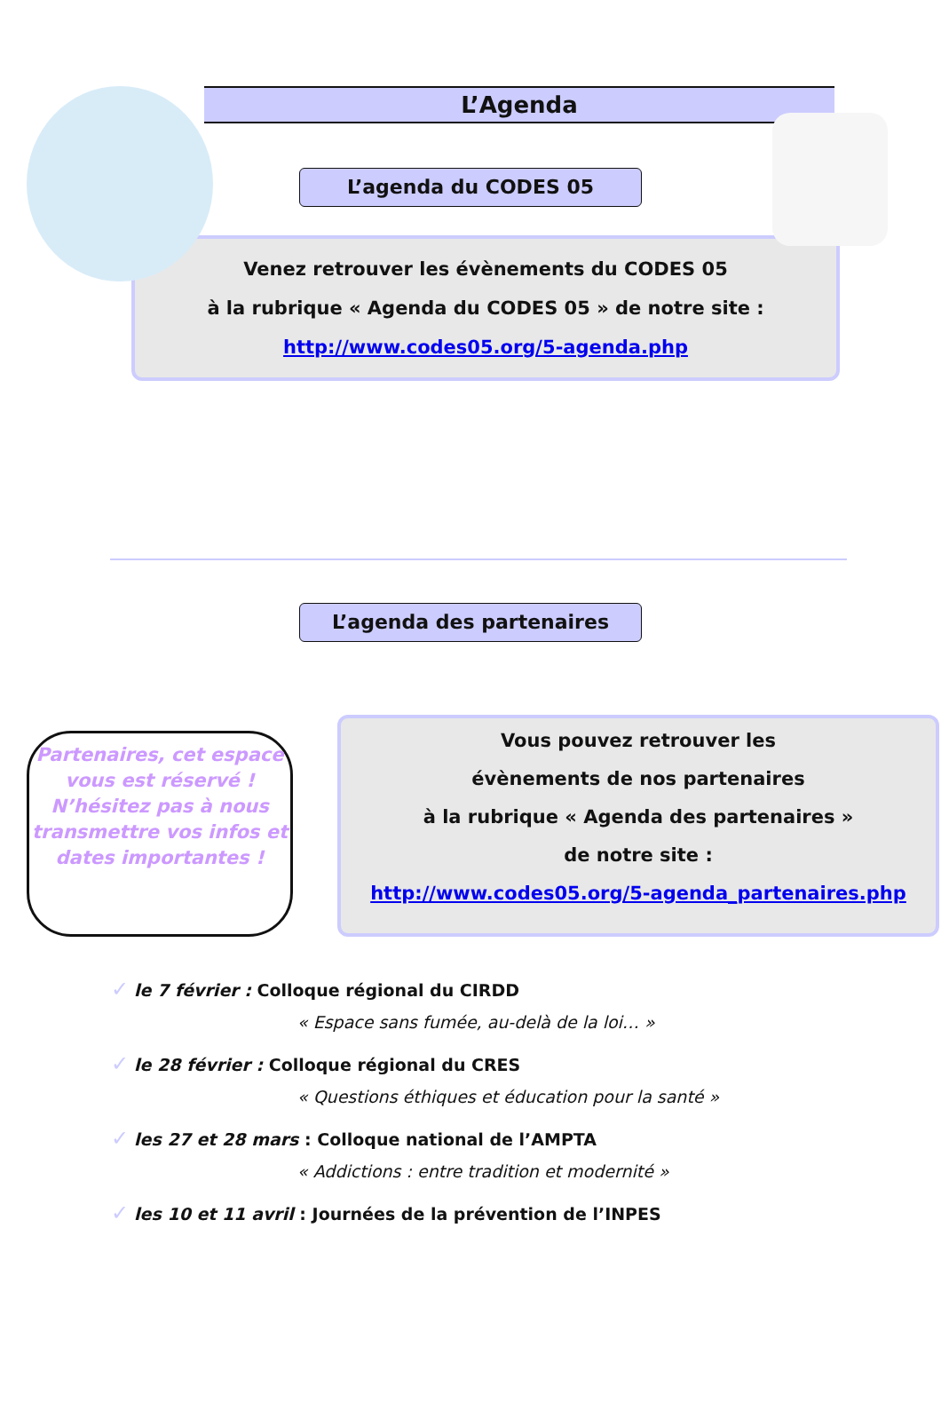L’Agenda
L’agenda du CODES 05
Venez retrouver les évènements du CODES 05
à la rubrique « Agenda du CODES 05 » de notre site :
http://www.codes05.org/5-agenda.php
L’agenda des partenaires
Partenaires, cet espace vous est réservé !
N’hésitez pas à nous transmettre vos infos et dates importantes !
Vous pouvez retrouver les
évènements de nos partenaires
à la rubrique « Agenda des partenaires »
de notre site :
http://www.codes05.org/5-agenda_partenaires.php
✓ le 7 février : Colloque régional du CIRDD
« Espace sans fumée, au-delà de la loi… »
✓ le 28 février : Colloque régional du CRES
« Questions éthiques et éducation pour la santé »
✓ les 27 et 28 mars : Colloque national de l’AMPTA
« Addictions : entre tradition et modernité »
✓ les 10 et 11 avril : Journées de la prévention de l’INPES